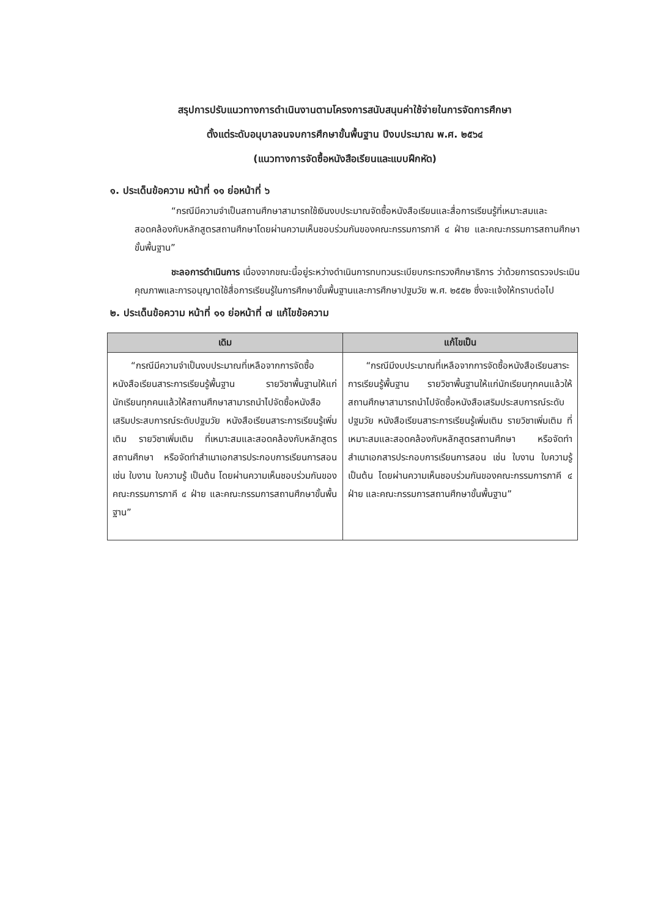สรุปการปรับแนวทางการดำเนินงานตามโครงการสนับสนุนค่าใช้จ่ายในการจัดการศึกษา
ตั้งแต่ระดับอนุบาลจนจบการศึกษาขั้นพื้นฐาน ปีงบประมาณ พ.ศ. ๒๕๖๔
(แนวทางการจัดซื้อหนังสือเรียนและแบบฝึกหัด)
๑. ประเด็นข้อความ หน้าที่ ๑๑ ย่อหน้าที่ ๖
“กรณีมีความจำเป็นสถานศึกษาสามารถใช้เงินงบประมาณจัดซื้อหนังสือเรียนและสื่อการเรียนรู้ที่เหมาะสมและสอดคล้องกับหลักสูตรสถานศึกษาโดยผ่านความเห็นชอบร่วมกันของคณะกรรมการภาคี ๔ ฝ่าย และคณะกรรมการสถานศึกษาขั้นพื้นฐาน”
ชะลอการดำเนินการ เนื่องจากขณะนี้อยู่ระหว่างดำเนินการทบทวนระเบียบกระทรวงศึกษาธิการ ว่าด้วยการตรวจประเมินคุณภาพและการอนุญาตใช้สื่อการเรียนรู้ในการศึกษาขั้นพื้นฐานและการศึกษาปฐมวัย พ.ศ. ๒๕๕๒ ซึ่งจะแจ้งให้ทราบต่อไป
๒. ประเด็นข้อความ หน้าที่ ๑๑ ย่อหน้าที่ ๗ แก้ไขข้อความ
| เดิม | แก้ไขเป็น |
| --- | --- |
| “กรณีมีความจำเป็นงบประมาณที่เหลือจากการจัดซื้อหนังสือเรียนสาระการเรียนรู้พื้นฐาน รายวิชาพื้นฐานให้แก่นักเรียนทุกคนแล้วให้สถานศึกษาสามารถนำไปจัดซื้อหนังสือเสริมประสบการณ์ระดับปฐมวัย หนังสือเรียนสาระการเรียนรู้เพิ่มเติม รายวิชาเพิ่มเติม ที่เหมาะสมและสอดคล้องกับหลักสูตรสถานศึกษา หรือจัดทำสำเนาเอกสารประกอบการเรียนการสอน เช่น ใบงาน ใบความรู้ เป็นต้น โดยผ่านความเห็นชอบร่วมกันของคณะกรรมการภาคี ๔ ฝ่าย และคณะกรรมการสถานศึกษาขั้นพื้นฐาน” | “กรณีมีงบประมาณที่เหลือจากการจัดซื้อหนังสือเรียนสาระการเรียนรู้พื้นฐาน รายวิชาพื้นฐานให้แก่นักเรียนทุกคนแล้วให้สถานศึกษาสามารถนำไปจัดซื้อหนังสือเสริมประสบการณ์ระดับปฐมวัย หนังสือเรียนสาระการเรียนรู้เพิ่มเติม รายวิชาเพิ่มเติม ที่เหมาะสมและสอดคล้องกับหลักสูตรสถานศึกษา หรือจัดทำสำเนาเอกสารประกอบการเรียนการสอน เช่น ใบงาน ใบความรู้ เป็นต้น โดยผ่านความเห็นชอบร่วมกันของคณะกรรมการภาคี ๔ ฝ่าย และคณะกรรมการสถานศึกษาขั้นพื้นฐาน” |